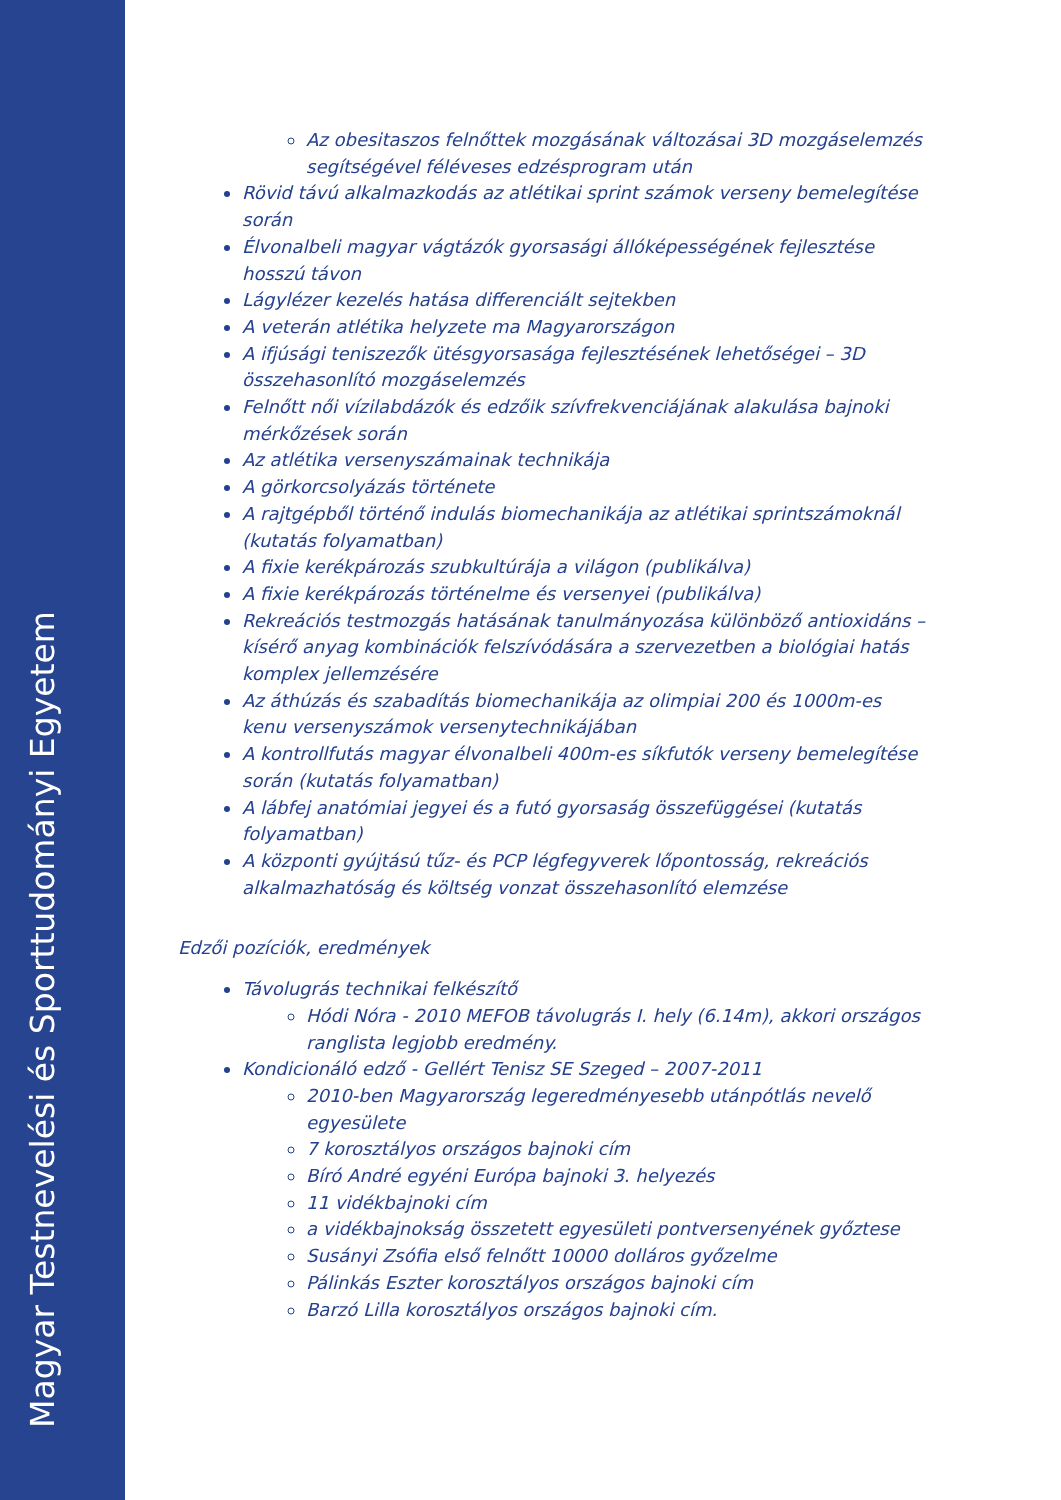Magyar Testnevelési és Sporttudományi Egyetem
Az obesitaszos felnőttek mozgásának változásai 3D mozgáselemzés segítségével féléveses edzésprogram után
Rövid távú alkalmazkodás az atlétikai sprint számok verseny bemelegítése során
Élvonalbeli magyar vágtázók gyorsasági állóképességének fejlesztése hosszú távon
Lágylézer kezelés hatása differenciált sejtekben
A veterán atlétika helyzete ma Magyarországon
A ifjúsági teniszezők ütésgyorsasága fejlesztésének lehetőségei – 3D összehasonlító mozgáselemzés
Felnőtt női vízilabdázók és edzőik szívfrekvenciájának alakulása bajnoki mérkőzések során
Az atlétika versenyszámainak technikája
A görkorcsolyázás története
A rajtgépből történő indulás biomechanikája az atlétikai sprintszámoknál (kutatás folyamatban)
A fixie kerékpározás szubkultúrája a világon (publikálva)
A fixie kerékpározás történelme és versenyei (publikálva)
Rekreációs testmozgás hatásának tanulmányozása különböző antioxidáns – kísérő anyag kombinációk felszívódására a szervezetben a biológiai hatás komplex jellemzésére
Az áthúzás és szabadítás biomechanikája az olimpiai 200 és 1000m-es kenu versenyszámok versenytechnikájában
A kontrollfutás magyar élvonalbeli 400m-es síkfutók verseny bemelegítése során (kutatás folyamatban)
A lábfej anatómiai jegyei és a futó gyorsaság összefüggései (kutatás folyamatban)
A központi gyújtású tűz- és PCP légfegyverek lőpontosság, rekreációs alkalmazhatóság és költség vonzat összehasonlító elemzése
Edzői pozíciók, eredmények
Távolugrás technikai felkészítő
Hódi Nóra - 2010 MEFOB távolugrás I. hely (6.14m), akkori országos ranglista legjobb eredmény.
Kondicionáló edző - Gellért Tenisz SE Szeged – 2007-2011
2010-ben Magyarország legeredményesebb utánpótlás nevelő egyesülete
7 korosztályos országos bajnoki cím
Bíró André egyéni Európa bajnoki 3. helyezés
11 vidékbajnoki cím
a vidékbajnokság összetett egyesületi pontversenyének győztese
Susányi Zsófia első felnőtt 10000 dolláros győzelme
Pálinkás Eszter korosztályos országos bajnoki cím
Barzó Lilla korosztályos országos bajnoki cím.